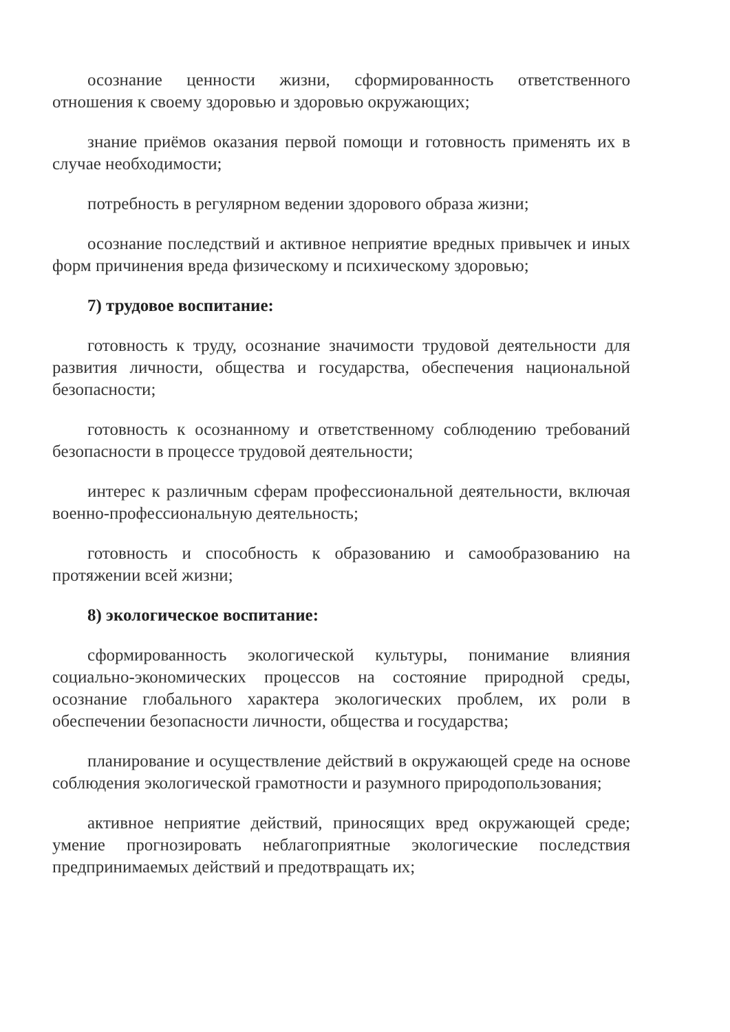осознание ценности жизни, сформированность ответственного отношения к своему здоровью и здоровью окружающих;
знание приёмов оказания первой помощи и готовность применять их в случае необходимости;
потребность в регулярном ведении здорового образа жизни;
осознание последствий и активное неприятие вредных привычек и иных форм причинения вреда физическому и психическому здоровью;
7) трудовое воспитание:
готовность к труду, осознание значимости трудовой деятельности для развития личности, общества и государства, обеспечения национальной безопасности;
готовность к осознанному и ответственному соблюдению требований безопасности в процессе трудовой деятельности;
интерес к различным сферам профессиональной деятельности, включая военно-профессиональную деятельность;
готовность и способность к образованию и самообразованию на протяжении всей жизни;
8) экологическое воспитание:
сформированность экологической культуры, понимание влияния социально-экономических процессов на состояние природной среды, осознание глобального характера экологических проблем, их роли в обеспечении безопасности личности, общества и государства;
планирование и осуществление действий в окружающей среде на основе соблюдения экологической грамотности и разумного природопользования;
активное неприятие действий, приносящих вред окружающей среде; умение прогнозировать неблагоприятные экологические последствия предпринимаемых действий и предотвращать их;